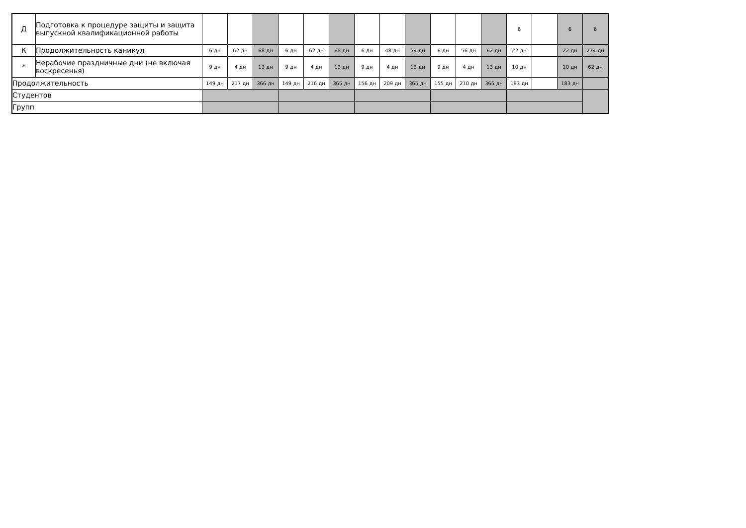| Д | Подготовка к процедуре защиты и защита выпускной квалификационной работы | | | | | | | | | | | | | 6 | | 6 | 6 |
| К | Продолжительность каникул | 6 дн | 62 дн | 68 дн | 6 дн | 62 дн | 68 дн | 6 дн | 48 дн | 54 дн | 6 дн | 56 дн | 62 дн | 22 дн | | 22 дн | 274 дн |
| * | Нерабочие праздничные дни (не включая воскресенья) | 9 дн | 4 дн | 13 дн | 9 дн | 4 дн | 13 дн | 9 дн | 4 дн | 13 дн | 9 дн | 4 дн | 13 дн | 10 дн | | 10 дн | 62 дн |
| Продолжительность | | 149 дн | 217 дн | 366 дн | 149 дн | 216 дн | 365 дн | 156 дн | 209 дн | 365 дн | 155 дн | 210 дн | 365 дн | 183 дн | | 183 дн | |
| Студентов | | | | | | | | | | | | | | | | | |
| Групп | | | | | | | | | | | | | | | | | |